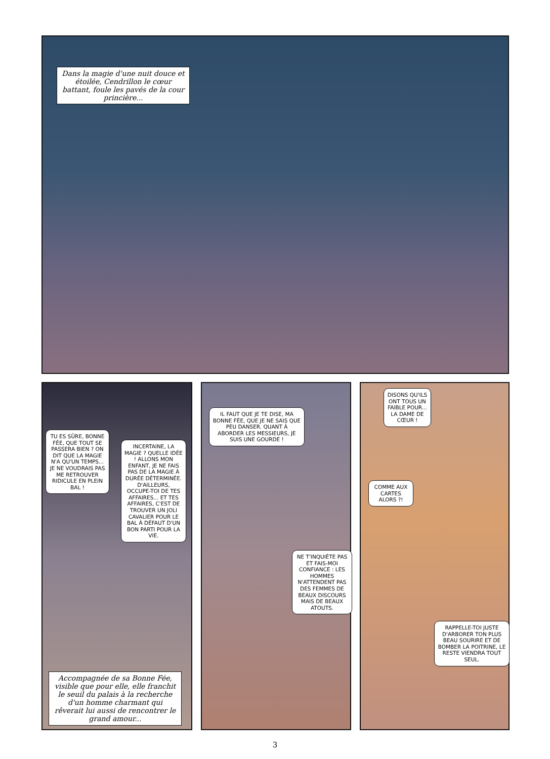Dans la magie d'une nuit douce et étoilée, Cendrillon le cœur battant, foule les pavés de la cour princière...
TU ES SÛRE, BONNE FÉE, QUE TOUT SE PASSERA BIEN ? ON DIT QUE LA MAGIE N'A QU'UN TEMPS... JE NE VOUDRAIS PAS ME RETROUVER RIDICULE EN PLEIN BAL !
INCERTAINE, LA MAGIE ? QUELLE IDÉE ! ALLONS MON ENFANT, JE NE FAIS PAS DE LA MAGIE À DURÉE DÉTERMINÉE. D'AILLEURS, OCCUPE-TOI DE TES AFFAIRES... ET TES AFFAIRES, C'EST DE TROUVER UN JOLI CAVALIER POUR LE BAL À DÉFAUT D'UN BON PARTI POUR LA VIE.
Accompagnée de sa Bonne Fée, visible que pour elle, elle franchit le seuil du palais à la recherche d'un homme charmant qui rêverait lui aussi de rencontrer le grand amour...
IL FAUT QUE JE TE DISE, MA BONNE FÉE, QUE JE NE SAIS QUE PEU DANSER. QUANT À ABORDER LES MESSIEURS, JE SUIS UNE GOURDE !
NE T'INQUIÈTE PAS ET FAIS-MOI CONFIANCE : LES HOMMES N'ATTENDENT PAS DES FEMMES DE BEAUX DISCOURS MAIS DE BEAUX ATOUTS.
DISONS QU'ILS ONT TOUS UN FAIBLE POUR... LA DAME DE CŒUR !
COMME AUX CARTES ALORS ?!
RAPPELLE-TOI JUSTE D'ARBORER TON PLUS BEAU SOURIRE ET DE BOMBER LA POITRINE, LE RESTE VIENDRA TOUT SEUL.
3